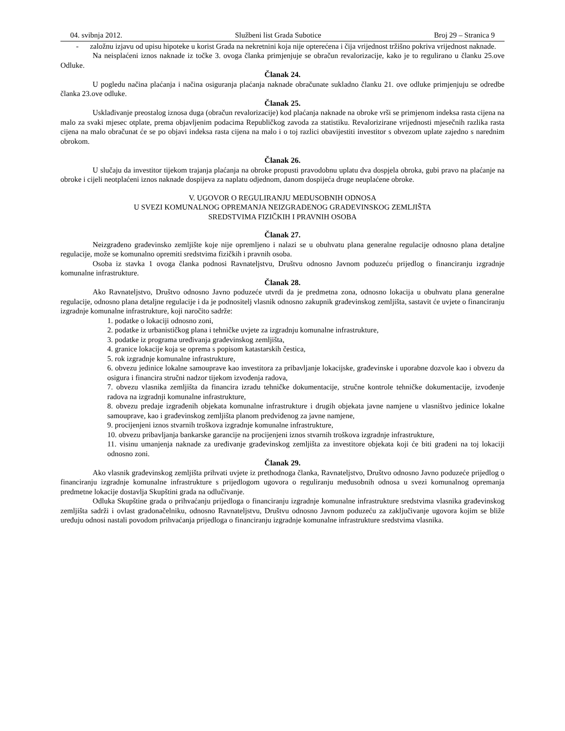04. svibnja 2012. Službeni list Grada Subotice Broj 29 – Stranica 9
- založnu izjavu od upisu hipoteke u korist Grada na nekretnini koja nije opterećena i čija vrijednost tržišno pokriva vrijednost naknade.
Na neisplaćeni iznos naknade iz točke 3. ovoga članka primjenjuje se obračun revalorizacije, kako je to regulirano u članku 25.ove Odluke.
Članak 24.
U pogledu načina plaćanja i načina osiguranja plaćanja naknade obračunate sukladno članku 21. ove odluke primjenjuju se odredbe članka 23.ove odluke.
Članak 25.
Usklađivanje preostalog iznosa duga (obračun revalorizacije) kod plaćanja naknade na obroke vrši se primjenom indeksa rasta cijena na malo za svaki mjesec otplate, prema objavljenim podacima Republičkog zavoda za statistiku. Revalorizirane vrijednosti mjesečnih razlika rasta cijena na malo obračunat će se po objavi indeksa rasta cijena na malo i o toj razlici obavijestiti investitor s obvezom uplate zajedno s narednim obrokom.
Članak 26.
U slučaju da investitor tijekom trajanja plaćanja na obroke propusti pravodobnu uplatu dva dospjela obroka, gubi pravo na plaćanje na obroke i cijeli neotplaćeni iznos naknade dospijeva za naplatu odjednom, danom dospijeća druge neuplaćene obroke.
V. UGOVOR O REGULIRANJU MEĐUSOBNIH ODNOSA
U SVEZI KOMUNALNOG OPREMANJA NEIZGRAĐENOG GRAĐEVINSKOG ZEMLJIŠTA
SREDSTVIMA FIZIČKIH I PRAVNIH OSOBA
Članak 27.
Neizgrađeno građevinsko zemljište koje nije opremljeno i nalazi se u obuhvatu plana generalne regulacije odnosno plana detaljne regulacije, može se komunalno opremiti sredstvima fizičkih i pravnih osoba.
Osoba iz stavka 1 ovoga članka podnosi Ravnateljstvu, Društvu odnosno Javnom poduzeću prijedlog o financiranju izgradnje komunalne infrastrukture.
Članak 28.
Ako Ravnateljstvo, Društvo odnosno Javno poduzeće utvrdi da je predmetna zona, odnosno lokacija u obuhvatu plana generalne regulacije, odnosno plana detaljne regulacije i da je podnositelj vlasnik odnosno zakupnik građevinskog zemljišta, sastavit će uvjete o financiranju izgradnje komunalne infrastrukture, koji naročito sadrže:
1. podatke o lokaciji odnosno zoni,
2. podatke iz urbanističkog plana i tehničke uvjete za izgradnju komunalne infrastrukture,
3. podatke iz programa uređivanja građevinskog zemljišta,
4. granice lokacije koja se oprema s popisom katastarskih čestica,
5. rok izgradnje komunalne infrastrukture,
6. obvezu jedinice lokalne samouprave kao investitora za pribavljanje lokacijske, građevinske i uporabne dozvole kao i obvezu da osigura i financira stručni nadzor tijekom izvođenja radova,
7. obvezu vlasnika zemljišta da financira izradu tehničke dokumentacije, stručne kontrole tehničke dokumentacije, izvođenje radova na izgradnji komunalne infrastrukture,
8. obvezu predaje izgrađenih objekata komunalne infrastrukture i drugih objekata javne namjene u vlasništvo jedinice lokalne samouprave, kao i građevinskog zemljišta planom predviđenog za javne namjene,
9. procijenjeni iznos stvarnih troškova izgradnje komunalne infrastrukture,
10. obvezu pribavljanja bankarske garancije na procijenjeni iznos stvarnih troškova izgradnje infrastrukture,
11. visinu umanjenja naknade za uređivanje građevinskog zemljišta za investitore objekata koji će biti građeni na toj lokaciji odnosno zoni.
Članak 29.
Ako vlasnik građevinskog zemljišta prihvati uvjete iz prethodnoga članka, Ravnateljstvo, Društvo odnosno Javno poduzeće prijedlog o financiranju izgradnje komunalne infrastrukture s prijedlogom ugovora o reguliranju međusobnih odnosa u svezi komunalnog opremanja predmetne lokacije dostavlja Skupštini grada na odlučivanje.
Odluka Skupštine grada o prihvaćanju prijedloga o financiranju izgradnje komunalne infrastrukture sredstvima vlasnika građevinskog zemljišta sadrži i ovlast gradonačelniku, odnosno Ravnateljstvu, Društvu odnosno Javnom poduzeću za zaključivanje ugovora kojim se bliže uređuju odnosi nastali povodom prihvaćanja prijedloga o financiranju izgradnje komunalne infrastrukture sredstvima vlasnika.